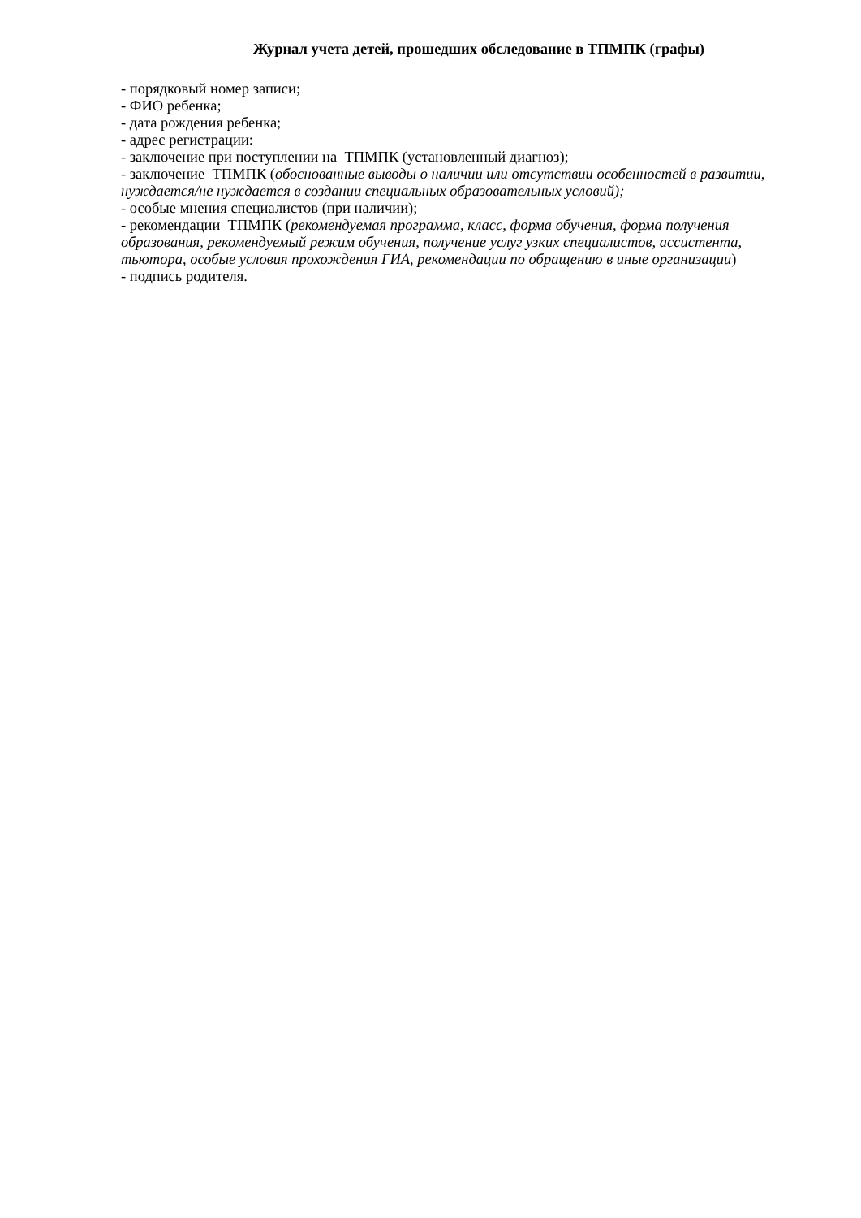Журнал учета детей, прошедших обследование в ТПМПК (графы)
- порядковый номер записи;
- ФИО ребенка;
- дата рождения ребенка;
- адрес регистрации:
- заключение при поступлении на ТПМПК (установленный диагноз);
- заключение ТПМПК (обоснованные выводы о наличии или отсутствии особенностей в развитии, нуждается/не нуждается в создании специальных образовательных условий);
- особые мнения специалистов (при наличии);
- рекомендации ТПМПК (рекомендуемая программа, класс, форма обучения, форма получения образования, рекомендуемый режим обучения, получение услуг узких специалистов, ассистента, тьютора, особые условия прохождения ГИА, рекомендации по обращению в иные организации)
- подпись родителя.